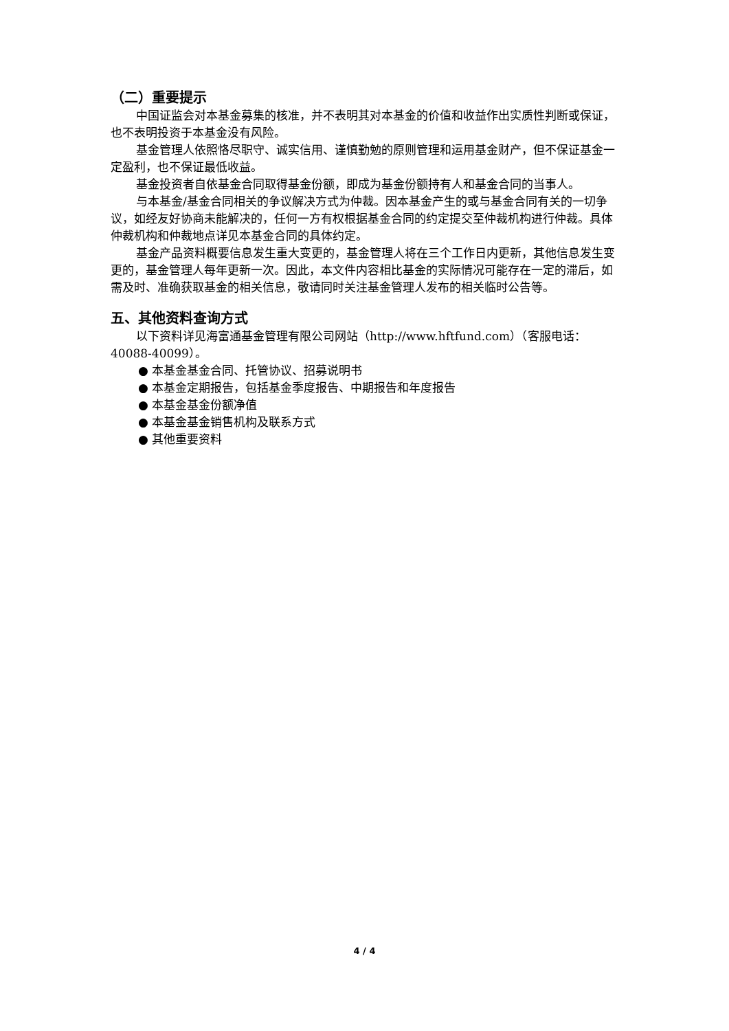（二）重要提示
中国证监会对本基金募集的核准，并不表明其对本基金的价值和收益作出实质性判断或保证，也不表明投资于本基金没有风险。
基金管理人依照恪尽职守、诚实信用、谨慎勤勉的原则管理和运用基金财产，但不保证基金一定盈利，也不保证最低收益。
基金投资者自依基金合同取得基金份额，即成为基金份额持有人和基金合同的当事人。
与本基金/基金合同相关的争议解决方式为仲裁。因本基金产生的或与基金合同有关的一切争议，如经友好协商未能解决的，任何一方有权根据基金合同的约定提交至仲裁机构进行仲裁。具体仲裁机构和仲裁地点详见本基金合同的具体约定。
基金产品资料概要信息发生重大变更的，基金管理人将在三个工作日内更新，其他信息发生变更的，基金管理人每年更新一次。因此，本文件内容相比基金的实际情况可能存在一定的滞后，如需及时、准确获取基金的相关信息，敬请同时关注基金管理人发布的相关临时公告等。
五、其他资料查询方式
以下资料详见海富通基金管理有限公司网站（http://www.hftfund.com）（客服电话：40088-40099）。
● 本基金基金合同、托管协议、招募说明书
● 本基金定期报告，包括基金季度报告、中期报告和年度报告
● 本基金基金份额净值
● 本基金基金销售机构及联系方式
● 其他重要资料
4 / 4